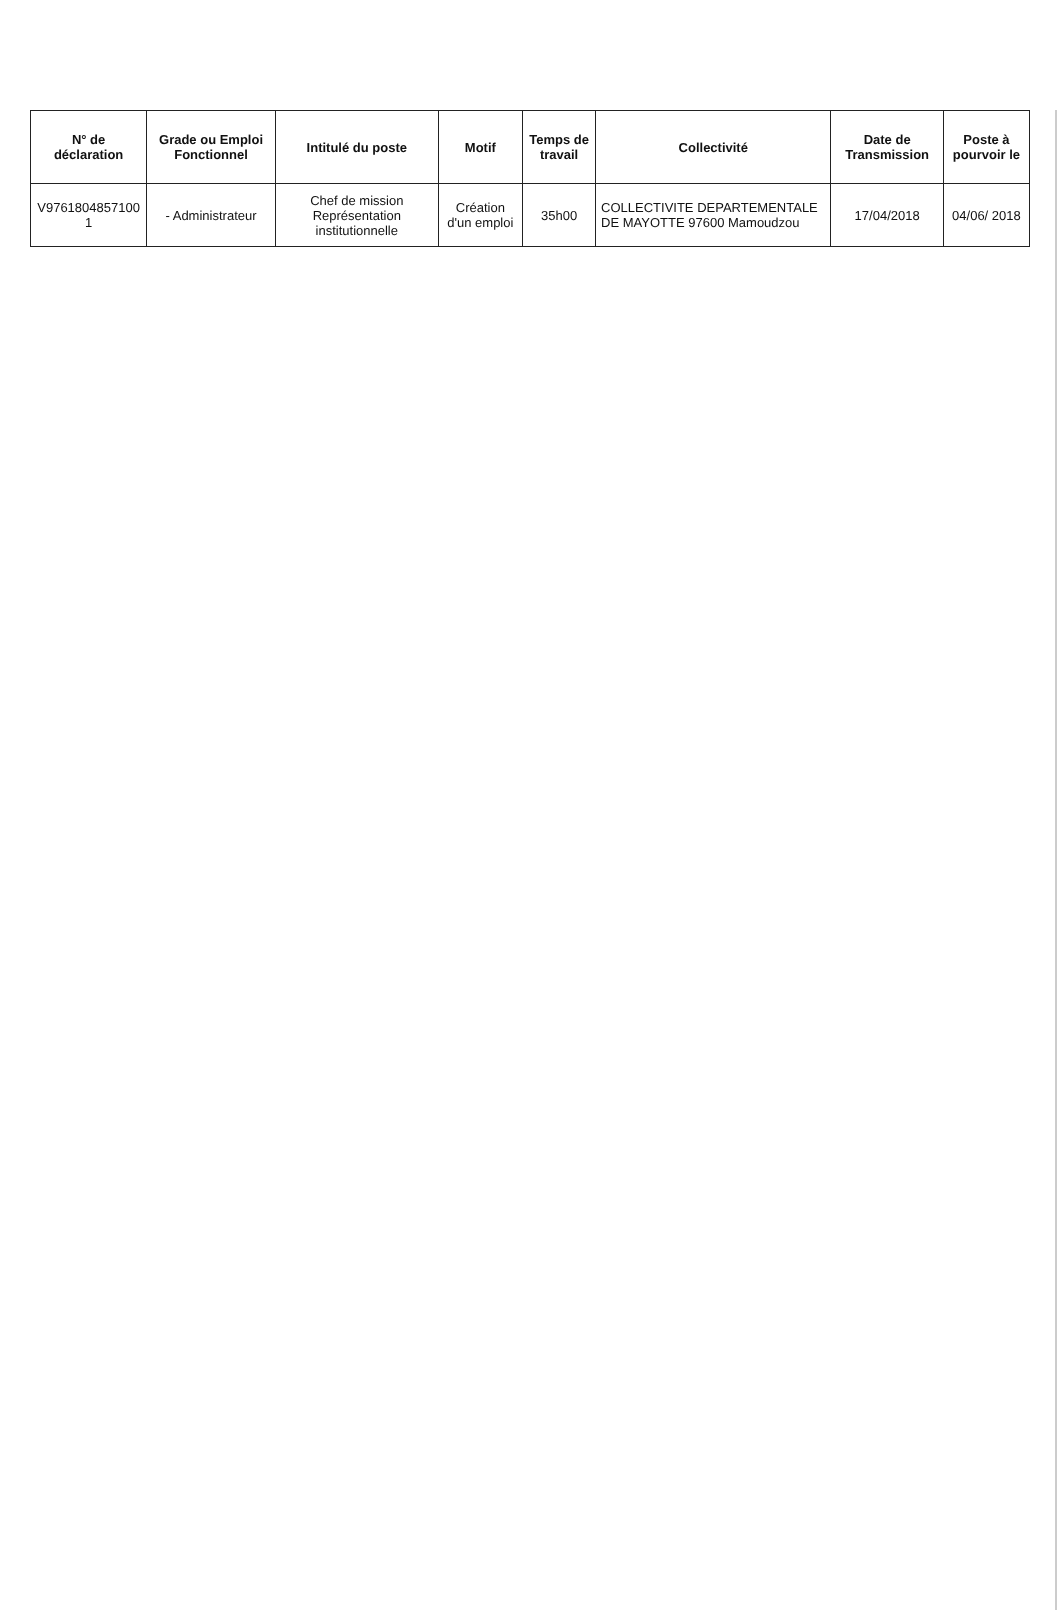| N° de déclaration | Grade ou Emploi Fonctionnel | Intitulé du poste | Motif | Temps de travail | Collectivité | Date de Transmission | Poste à pourvoir le |
| --- | --- | --- | --- | --- | --- | --- | --- |
| V9761804857100​1 | - Administrateur | Chef de mission Représentation institutionnelle | Création d'un emploi | 35h00 | COLLECTIVITE DEPARTEMENTALE DE MAYOTTE 97600 Mamoudzou | 17/04/2018 | 04/06/ 2018 |